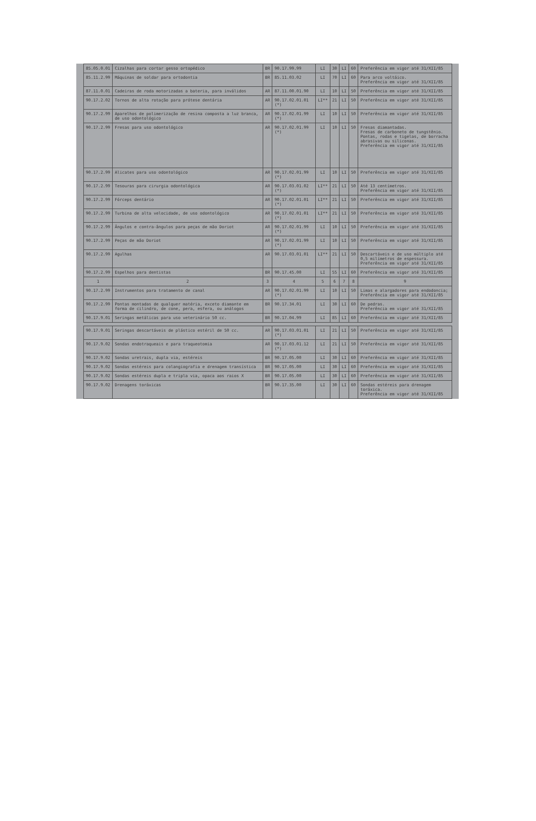| 85.05.0.01 | Cizalhas para cortar gesso ortopédico | BR | 90.17.99.99 | LI | 30 | LI | 60 | Preferência em vigor até 31/XII/85 |
| 85.11.2.99 | Máquinas de soldar para ortodontia | BR | 85.11.03.02 | LI | 70 | LI | 60 | Para arco voltáico. Preferência em vigor até 31/XII/85 |
| 87.11.0.01 | Cadeiras de roda motorizadas a bateria, para inválidos | AR | 87.11.00.01.90 | LI | 10 | LI | 50 | Preferência em vigor até 31/XII/85 |
| 90.17.2.02 | Tornos de alta rotação para prótese dentária | AR | 90.17.02.01.01 (*) | LI** | 21 | LI | 50 | Preferência em vigor até 31/XII/85 |
| 90.17.2.99 | Aparelhos de polimerização de resina composta a luz branca, de uso odontológico | AR | 90.17.02.01.99 (*) | LI | 10 | LI | 50 | Preferência em vigor até 31/XII/85 |
| 90.17.2.99 | Fresas para uso odontológico | AR | 90.17.02.01.99 (*) | LI | 10 | LI | 50 | Fresas diamantadas. Fresas de carboneto de tungstênio. Pontas, rodas e tigelas, de borracha abrasivas ou siliconas. Preferência em vigor até 31/XII/85 |
| 90.17.2.99 | Alicates para uso odontológico | AR | 90.17.02.01.99 (*) | LI | 10 | LI | 50 | Preferência em vigor até 31/XII/85 |
| 90.17.2.99 | Tesouras para cirurgia odontológica | AR | 90.17.03.01.02 (*) | LI** | 21 | LI | 50 | Até 13 centímetros. Preferência em vigor até 31/XII/85 |
| 90.17.2.99 | Fórceps dentário | AR | 90.17.02.01.01 (*) | LI** | 21 | LI | 50 | Preferência em vigor até 31/XII/85 |
| 90.17.2.99 | Turbina de alta velocidade, de uso odontológico | AR | 90.17.02.01.01 (*) | LI** | 21 | LI | 50 | Preferência em vigor até 31/XII/85 |
| 90.17.2.99 | Ângulos e contra-ângulos para peças de mão Doriot | AR | 90.17.02.01.99 (*) | LI | 10 | LI | 50 | Preferência em vigor até 31/XII/85 |
| 90.17.2.99 | Peças de mão Doriot | AR | 90.17.02.01.99 (*) | LI | 10 | LI | 50 | Preferência em vigor até 31/XII/85 |
| 90.17.2.99 | Agulhas | AR | 90.17.03.01.01 | LI** | 21 | LI | 50 | Descartáveis e de uso múltiplo até 0,5 milímetros de espessura. Preferência em vigor até 31/XII/85 |
| 90.17.2.99 | Espelhos para dentistas | BR | 90.17.45.00 | LI | 55 | LI | 60 | Preferência em vigor até 31/XII/85 |
| 1 | 2 | 3 | 4 | 5 | 6 | 7 | 8 | 9 |
| 90.17.2.99 | Instrumentos para tratamento de canal | AR | 90.17.02.01.99 (*) | LI | 10 | LI | 50 | Limas e alargadores para endodoncia; Preferência em vigor até 31/XII/85 |
| 90.17.2.99 | Pontas montadas de qualquer matéria, exceto diamante em forma de cilindro, de cone, pera, esfera, ou análogos | BR | 90.17.34.01 | LI | 30 | LI | 60 | De pedras. Preferência em vigor até 31/XII/85 |
| 90.17.9.01 | Seringas metálicas para uso veterinário 50 cc. | BR | 90.17.04.99 | LI | 85 | LI | 60 | Preferência em vigor até 31/XII/85 |
| 90.17.9.01 | Seringas descartáveis de plástico estéril de 50 cc. | AR | 90.17.03.01.01 (*) | LI | 21 | LI | 50 | Preferência em vigor até 31/XII/85 |
| 90.17.9.02 | Sondas endotraqueais e para traqueotomia | AR | 90.17.03.01.12 (*) | LI | 21 | LI | 50 | Preferência em vigor até 31/XII/85 |
| 90.17.9.02 | Sondas uretrais, dupla via, estéreis | BR | 90.17.05.00 | LI | 30 | LI | 60 | Preferência em vigor até 31/XII/85 |
| 90.17.9.02 | Sondas estéreis para colangiografia e drenagem transística | BR | 90.17.05.00 | LI | 30 | LI | 60 | Preferência em vigor até 31/XII/85 |
| 90.17.9.02 | Sondas estéreis dupla e tripla via, opaca aos raios X | BR | 90.17.05.00 | LI | 30 | LI | 60 | Preferência em vigor até 31/XII/85 |
| 90.17.9.02 | Drenagens toráxicas | BR | 90.17.35.00 | LI | 30 | LI | 60 | Sondas estéreis para drenagem toráxica. Preferência em vigor até 31/XII/85 |